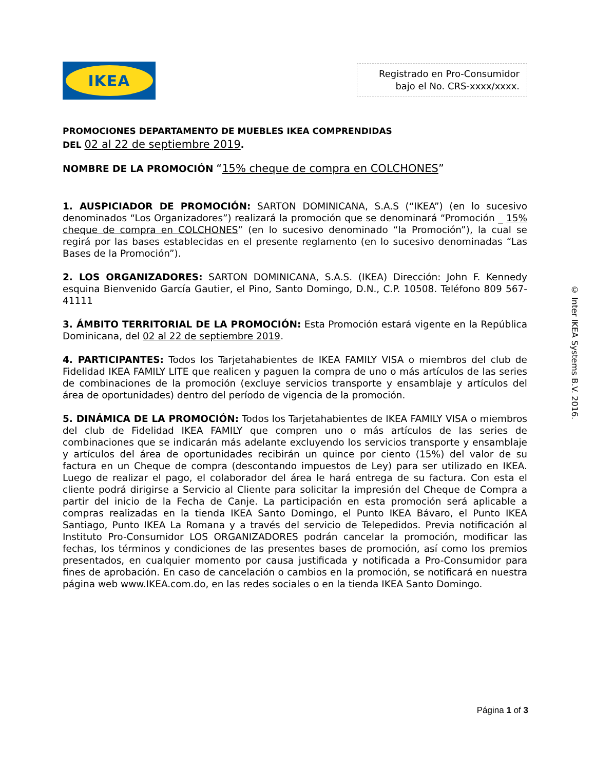IKEA
Registrado en Pro-Consumidor
bajo el No. CRS-xxxx/xxxx.
PROMOCIONES DEPARTAMENTO DE MUEBLES IKEA COMPRENDIDAS
DEL 02 al 22 de septiembre 2019.
NOMBRE DE LA PROMOCIÓN “15% cheque de compra en COLCHONES”
1. AUSPICIADOR DE PROMOCIÓN: SARTON DOMINICANA, S.A.S (“IKEA”) (en lo sucesivo denominados “Los Organizadores”) realizará la promoción que se denominará “Promoción _ 15% cheque de compra en COLCHONES” (en lo sucesivo denominado “la Promoción”), la cual se regirá por las bases establecidas en el presente reglamento (en lo sucesivo denominadas “Las Bases de la Promoción”).
2. LOS ORGANIZADORES: SARTON DOMINICANA, S.A.S. (IKEA) Dirección: John F. Kennedy esquina Bienvenido García Gautier, el Pino, Santo Domingo, D.N., C.P. 10508. Teléfono 809 567-41111
3. ÁMBITO TERRITORIAL DE LA PROMOCIÓN: Esta Promoción estará vigente en la República Dominicana, del 02 al 22 de septiembre 2019.
4. PARTICIPANTES: Todos los Tarjetahabientes de IKEA FAMILY VISA o miembros del club de Fidelidad IKEA FAMILY LITE que realicen y paguen la compra de uno o más artículos de las series de combinaciones de la promoción (excluye servicios transporte y ensamblaje y artículos del área de oportunidades) dentro del período de vigencia de la promoción.
5. DINÁMICA DE LA PROMOCIÓN: Todos los Tarjetahabientes de IKEA FAMILY VISA o miembros del club de Fidelidad IKEA FAMILY que compren uno o más artículos de las series de combinaciones que se indicarán más adelante excluyendo los servicios transporte y ensamblaje y artículos del área de oportunidades recibirán un quince por ciento (15%) del valor de su factura en un Cheque de compra (descontando impuestos de Ley) para ser utilizado en IKEA. Luego de realizar el pago, el colaborador del área le hará entrega de su factura. Con esta el cliente podrá dirigirse a Servicio al Cliente para solicitar la impresión del Cheque de Compra a partir del inicio de la Fecha de Canje. La participación en esta promoción será aplicable a compras realizadas en la tienda IKEA Santo Domingo, el Punto IKEA Bávaro, el Punto IKEA Santiago, Punto IKEA La Romana y a través del servicio de Telepedidos. Previa notificación al Instituto Pro-Consumidor LOS ORGANIZADORES podrán cancelar la promoción, modificar las fechas, los términos y condiciones de las presentes bases de promoción, así como los premios presentados, en cualquier momento por causa justificada y notificada a Pro-Consumidor para fines de aprobación. En caso de cancelación o cambios en la promoción, se notificará en nuestra página web www.IKEA.com.do, en las redes sociales o en la tienda IKEA Santo Domingo.
© Inter IKEA Systems B.V. 2016.
Página 1 of 3